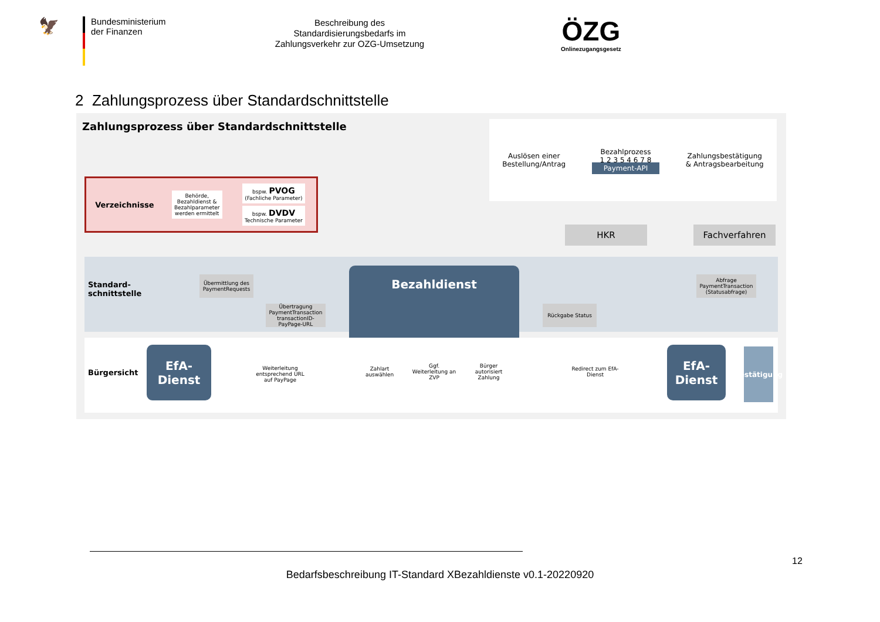🦅
Bundesministerium
der Finanzen
Beschreibung des
Standardisierungsbedarfs im
Zahlungsverkehr zur OZG-Umsetzung
ÖZG
Onlinezugangsgesetz
2 Zahlungsprozess über Standardschnittstelle
Zahlungsprozess über Standardschnittstelle
Auslösen einer
Bestellung/Antrag Bezahlprozess
1 2 3 5 4 6 7 8
Payment-API Zahlungsbestätigung
& Antragsbearbeitung
Verzeichnisse Behörde,
Bezahldienst &
Bezahlparameter
werden ermittelt bspw. PVOG
(Fachliche Parameter)
bspw. DVDV
Technische Parameter
HKR Fachverfahren
Standard-
schnittstelle
Übermittlung des
PaymentRequests
Übertragung
PaymentTransaction
transactionID-PayPage-URL
Bezahldienst
Abfrage
PaymentTransaction
(Statusabfrage)
Rückgabe Status
Bürgersicht
EfA-
Dienst
Weiterleitung entsprechend URL auf PayPage
Zahlart auswählen
Ggf. Weiterleitung an ZVP
Bürger autorisiert Zahlung
Redirect zum EfA-Dienst
EfA-
Dienst
Bestätigung
12
Bedarfsbeschreibung IT-Standard XBezahldienste v0.1-20220920